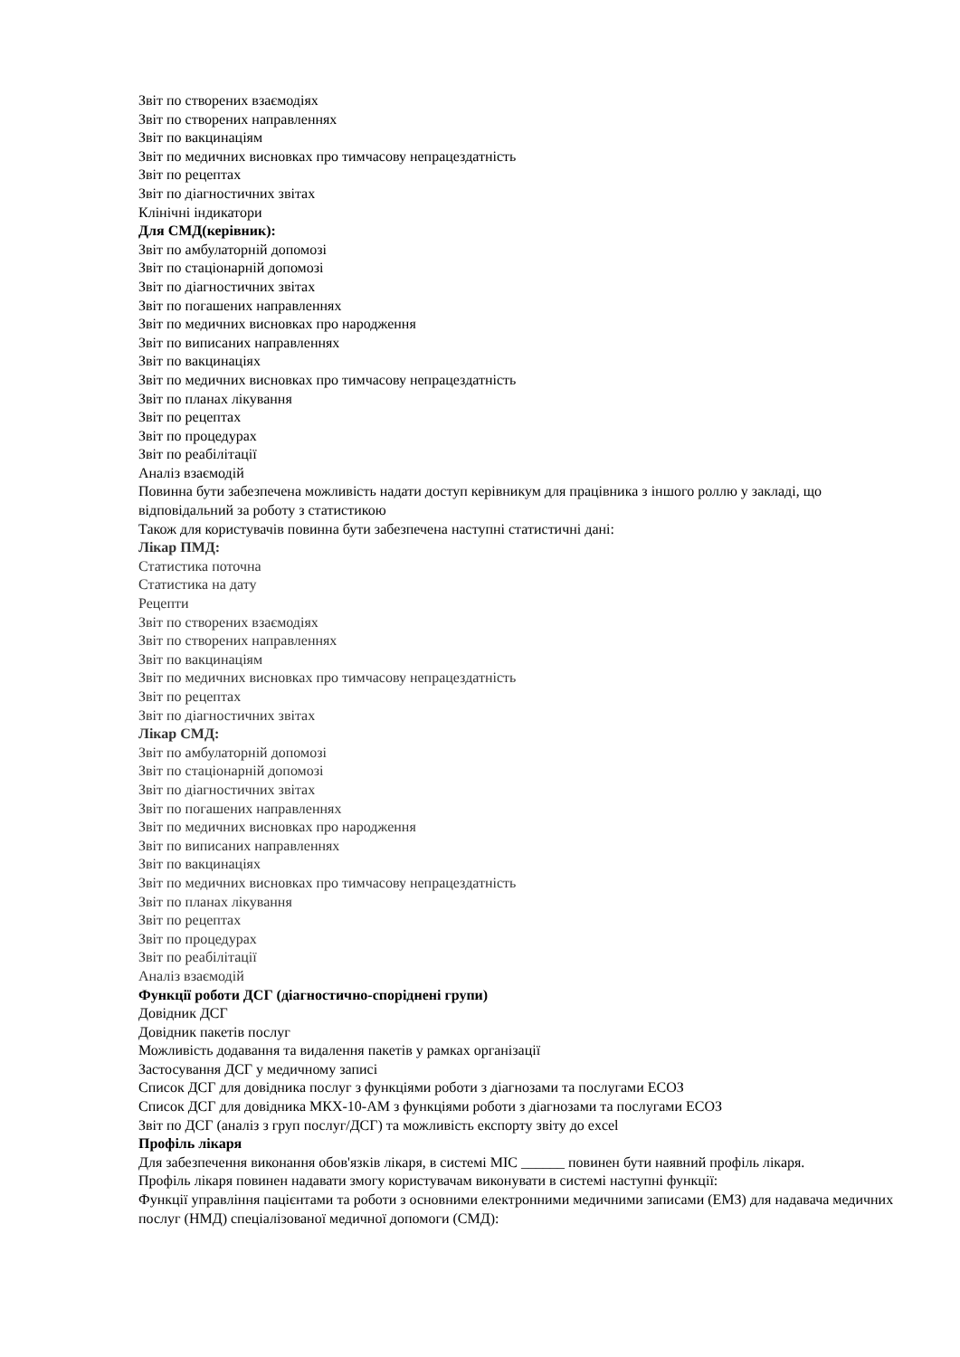Звіт по створених взаємодіях
Звіт по створених направленнях
Звіт по вакцинаціям
Звіт по медичних висновках про тимчасову непрацездатність
Звіт по рецептах
Звіт по діагностичних звітах
Клінічні індикатори
Для СМД(керівник):
Звіт по амбулаторній допомозі
Звіт по стаціонарній допомозі
Звіт по діагностичних звітах
Звіт по погашених направленнях
Звіт по медичних висновках про народження
Звіт по виписаних направленнях
Звіт по вакцинаціях
Звіт по медичних висновках про тимчасову непрацездатність
Звіт по планах лікування
Звіт по рецептах
Звіт по процедурах
Звіт по реабілітації
Аналіз взаємодій
Повинна бути забезпечена можливість надати доступ керівникум для працівника з іншого роллю у закладі, що відповідальний за роботу з статистикою
Також для користувачів повинна бути забезпечена наступні статистичні дані:
Лікар ПМД:
Статистика поточна
Статистика на дату
Рецепти
Звіт по створених взаємодіях
Звіт по створених направленнях
Звіт по вакцинаціям
Звіт по медичних висновках про тимчасову непрацездатність
Звіт по рецептах
Звіт по діагностичних звітах
Лікар СМД:
Звіт по амбулаторній допомозі
Звіт по стаціонарній допомозі
Звіт по діагностичних звітах
Звіт по погашених направленнях
Звіт по медичних висновках про народження
Звіт по виписаних направленнях
Звіт по вакцинаціях
Звіт по медичних висновках про тимчасову непрацездатність
Звіт по планах лікування
Звіт по рецептах
Звіт по процедурах
Звіт по реабілітації
Аналіз взаємодій
Функції роботи ДСГ (діагностично-споріднені групи)
Довідник ДСГ
Довідник пакетів послуг
Можливість додавання та видалення пакетів у рамках організації
Застосування ДСГ у медичному записі
Список ДСГ для довідника послуг з функціями роботи з діагнозами та послугами ЕСОЗ
Список ДСГ для довідника МКХ-10-АМ з функціями роботи з діагнозами та послугами ЕСОЗ
Звіт по ДСГ (аналіз з груп послуг/ДСГ) та можливість експорту звіту до excel
Профіль лікаря
Для забезпечення виконання обов'язків лікаря, в системі МІС ______ повинен бути наявний профіль лікаря.
Профіль лікаря повинен надавати змогу користувачам виконувати в системі наступні функції:
Функції управління пацієнтами та роботи з основними електронними медичними записами (ЕМЗ) для надавача медичних послуг (НМД) спеціалізованої медичної допомоги (СМД):